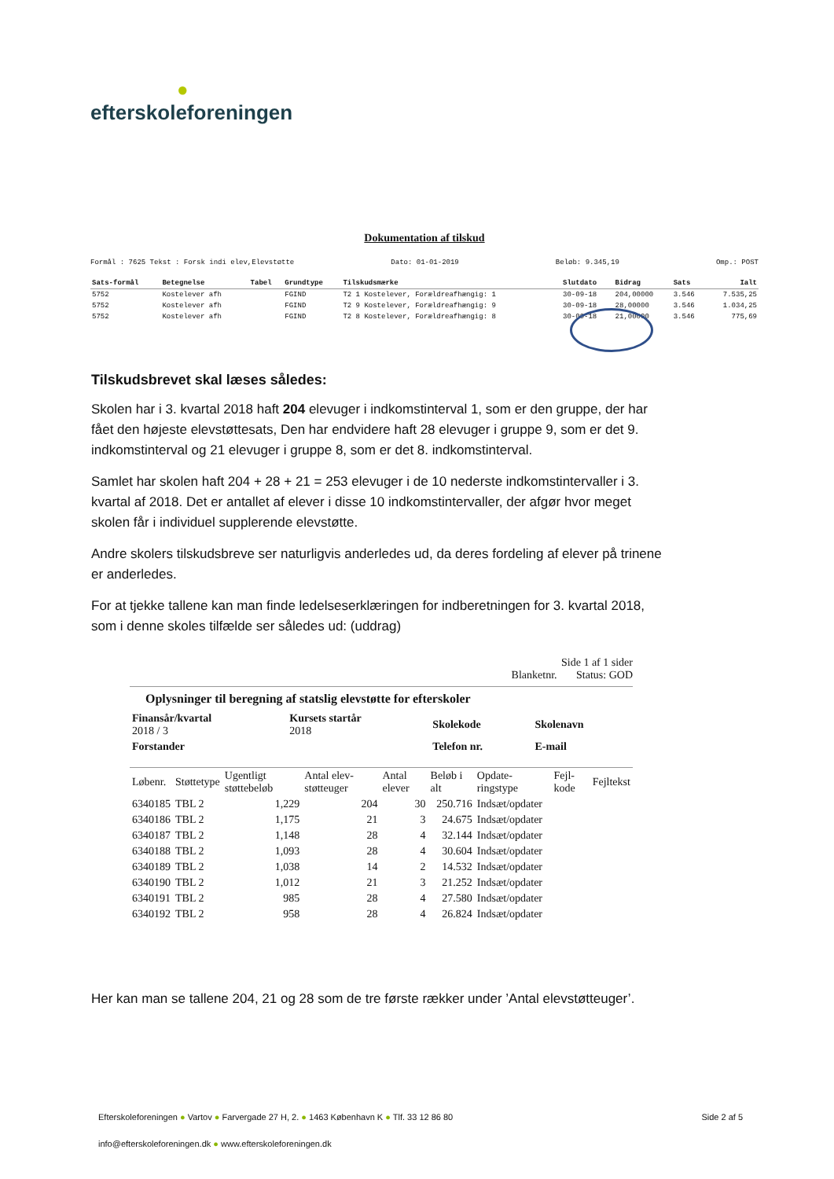●
efterskoleforeningen
Dokumentation af tilskud
Formål : 7625 Tekst : Forsk indi elev,Elevstøtte Dato: 01-01-2019 Beløb: 9.345,19 Omp.: POST
| Sats-formål | Betegnelse | Tabel | Grundtype | Tilskudsmærke | Slutdato | Bidrag | Sats | Ialt |
| --- | --- | --- | --- | --- | --- | --- | --- | --- |
| 5752 | Kostelever afh | | FGIND | T2 1 Kostelever, Forældreafhængig: 1 | 30-09-18 | 204,00000 | 3.546 | 7.535,25 |
| 5752 | Kostelever afh | | FGIND | T2 9 Kostelever, Forældreafhængig: 9 | 30-09-18 | 28,00000 | 3.546 | 1.034,25 |
| 5752 | Kostelever afh | | FGIND | T2 8 Kostelever, Forældreafhængig: 8 | 30-09-18 | 21,00000 | 3.546 | 775,69 |
Tilskudsbrevet skal læses således:
Skolen har i 3. kvartal 2018 haft 204 elevuger i indkomstinterval 1, som er den gruppe, der har fået den højeste elevstøttesats, Den har endvidere haft 28 elevuger i gruppe 9, som er det 9. indkomstinterval og 21 elevuger i gruppe 8, som er det 8. indkomstinterval.
Samlet har skolen haft 204 + 28 + 21 = 253 elevuger i de 10 nederste indkomstintervaller i 3. kvartal af 2018. Det er antallet af elever i disse 10 indkomstintervaller, der afgør hvor meget skolen får i individuel supplerende elevstøtte.
Andre skolers tilskudsbreve ser naturligvis anderledes ud, da deres fordeling af elever på trinene er anderledes.
For at tjekke tallene kan man finde ledelseserklæringen for indberetningen for 3. kvartal 2018, som i denne skoles tilfælde ser således ud: (uddrag)
Side 1 af 1 sider
Blanketnr. Status: GOD
Oplysninger til beregning af statslig elevstøtte for efterskoler
| Finansår/kvartal 2018 / 3 | Kursets startår 2018 | Skolekode | Skolenavn |
| --- | --- | --- | --- |
| Forstander | | Telefon nr. | E-mail |
| Løbenr. | Støttetype | Ugentligt støttebeløb | Antal elev-støtteuger | Antal elever | Beløb i alt | Opdate-ringstype | Fejl-kode | Fejltekst |
| --- | --- | --- | --- | --- | --- | --- | --- | --- |
| 6340185 | TBL 2 | 1,229 | 204 | 30 | 250.716 | Indsæt/opdater | | |
| 6340186 | TBL 2 | 1,175 | 21 | 3 | 24.675 | Indsæt/opdater | | |
| 6340187 | TBL 2 | 1,148 | 28 | 4 | 32.144 | Indsæt/opdater | | |
| 6340188 | TBL 2 | 1,093 | 28 | 4 | 30.604 | Indsæt/opdater | | |
| 6340189 | TBL 2 | 1,038 | 14 | 2 | 14.532 | Indsæt/opdater | | |
| 6340190 | TBL 2 | 1,012 | 21 | 3 | 21.252 | Indsæt/opdater | | |
| 6340191 | TBL 2 | 985 | 28 | 4 | 27.580 | Indsæt/opdater | | |
| 6340192 | TBL 2 | 958 | 28 | 4 | 26.824 | Indsæt/opdater | | |
Her kan man se tallene 204, 21 og 28 som de tre første rækker under ’Antal elevstøtteuger’.
Efterskoleforeningen ● Vartov ● Farvergade 27 H, 2. ● 1463 København K ● Tlf. 33 12 86 80 Side 2 af 5
info@efterskoleforeningen.dk ● www.efterskoleforeningen.dk